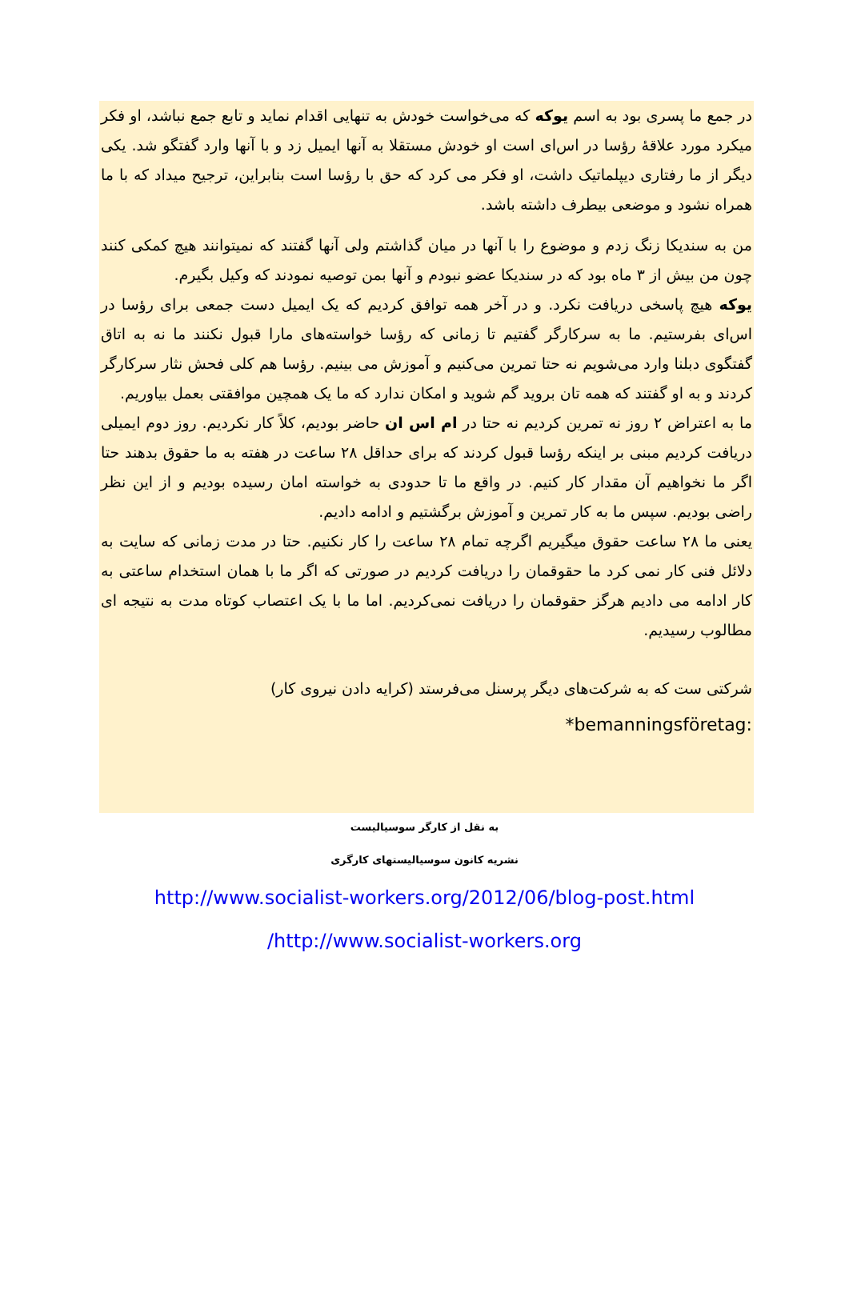در جمع ما پسری بود به اسم یوکه که می‌خواست خودش به تنهایی اقدام نماید و تابع جمع نباشد، او فکر میکرد مورد علاقهٔ رؤسا در اس‌ای است او خودش مستقلا به آنها ایمیل زد و با آنها وارد گفتگو شد. یکی دیگر از ما رفتاری دیپلماتیک داشت، او فکر می کرد که حق با رؤسا است بنابراین، ترجیح میداد که با ما همراه نشود و موضعی بیطرف داشته باشد.
من به سندیکا زنگ زدم و موضوع را با آنها در میان گذاشتم ولی آنها گفتند که نمیتوانند هیچ کمکی کنند چون من بیش از ۳ ماه بود که در سندیکا عضو نبودم و آنها بمن توصیه نمودند که وکیل بگیرم.
یوکه هیچ پاسخی دریافت نکرد. و در آخر همه توافق کردیم که یک ایمیل دست جمعی برای رؤسا در اس‌ای بفرستیم. ما به سرکارگر گفتیم تا زمانی که رؤسا خواسته‌های مارا قبول نکنند ما نه به اتاق گفتگوی دبلنا وارد می‌شویم نه حتا تمرین می‌کنیم و آموزش می بینیم. رؤسا هم کلی فحش نثار سرکارگر کردند و به او گفتند که همه تان بروید گم شوید و امکان ندارد که ما یک همچین موافقتی بعمل بیاوریم.
ما به اعتراض ۲ روز نه تمرین کردیم نه حتا در ام اس ان حاضر بودیم، کلاً کار نکردیم. روز دوم ایمیلی دریافت کردیم مبنی بر اینکه رؤسا قبول کردند که برای حداقل ۲۸ ساعت در هفته به ما حقوق بدهند حتا اگر ما نخواهیم آن مقدار کار کنیم. در واقع ما تا حدودی به خواسته امان رسیده بودیم و از این نظر راضی بودیم. سپس ما به کار تمرین و آموزش برگشتیم و ادامه دادیم.
یعنی ما ۲۸ ساعت حقوق میگیریم اگرچه تمام ۲۸ ساعت را کار نکنیم. حتا در مدت زمانی که سایت به دلائل فنی کار نمی کرد ما حقوقمان را دریافت کردیم در صورتی که اگر ما با همان استخدام ساعتی به کار ادامه می دادیم هرگز حقوقمان را دریافت نمی‌کردیم. اما ما با یک اعتصاب کوتاه مدت به نتیجه ای مطالوب رسیدیم.
شرکتی ست که به شرکت‌های دیگر پرسنل می‌فرستد (کرایه دادن نیروی کار)
*bemanningsföretag:
به نقل از کارگر سوسیالیست
نشریه کانون سوسیالیستهای کارگری
http://www.socialist-workers.org/2012/06/blog-post.html
/http://www.socialist-workers.org